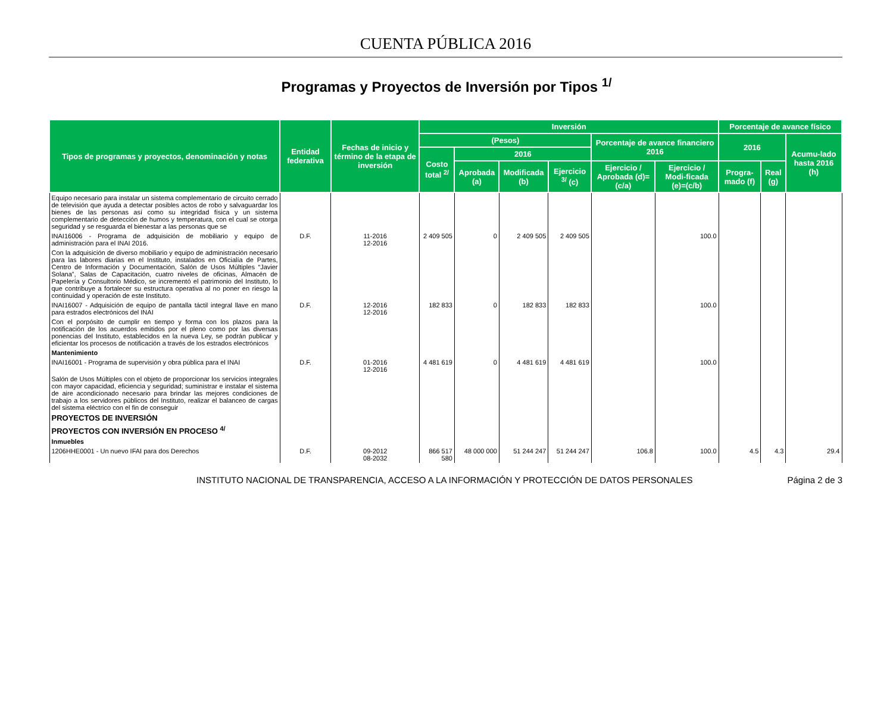CUENTA PÚBLICA 2016
Programas y Proyectos de Inversión por Tipos <sup>1/</sup>
| Tipos de programas y proyectos, denominación y notas | Entidad federativa | Fechas de inicio y término de la etapa de inversión | Inversión | | | | | | Porcentaje de avance físico | | |
| --- | --- | --- | --- | --- | --- | --- | --- | --- | --- | --- | --- |
| | | | (Pesos) | | | | Porcentaje de avance financiero 2016 | | 2016 | | Acumu-lado hasta 2016 (h) |
| | | | Costo total <sup>2/</sup> | 2016 | | | | | | | |
| | | | | Aprobada (a) | Modificada (b) | Ejercicio <sup>3/</sup> (c) | Ejercicio / Aprobada (d)=(c/a) | Ejercicio / Modi-ficada (e)=(c/b) | Progra-mado (f) | Real (g) | |
| Equipo necesario para instalar un sistema complementario de circuito cerrado de televisión que ayuda a detectar posibles actos de robo y salvaguardar los bienes de las personas así como su integridad física y un sistema complementario de detección de humos y temperatura, con el cual se otorga seguridad y se resguarda el bienestar a las personas que se | | | | | | | | | | | |
| INAI16006 - Programa de adquisición de mobiliario y equipo de administración para el INAI 2016. | D.F. | 11-2016 12-2016 | 2 409 505 | 0 | 2 409 505 | 2 409 505 | | 100.0 | | | |
| Con la adquisición de diverso mobiliario y equipo de administración necesario para las labores diarias en el Instituto, instalados en Oficialía de Partes, Centro de Información y Documentación, Salón de Usos Múltiples “Javier Solana”, Salas de Capacitación, cuatro niveles de oficinas, Almacén de Papelería y Consultorio Médico, se incrementó el patrimonio del Instituto, lo que contribuye a fortalecer su estructura operativa al no poner en riesgo la continuidad y operación de este Instituto. | | | | | | | | | | | |
| INAI16007 - Adquisición de equipo de pantalla táctil integral llave en mano para estrados electrónicos del INAI | D.F. | 12-2016 12-2016 | 182 833 | 0 | 182 833 | 182 833 | | 100.0 | | | |
| Con el porpósito de cumplir en tiempo y forma con los plazos para la notificación de los acuerdos emitidos por el pleno como por las diversas ponencias del Instituto, establecidos en la nueva Ley, se podrán publicar y eficientar los procesos de notificación a través de los estrados electrónicos | | | | | | | | | | | |
| Mantenimiento | | | | | | | | | | | |
| INAI16001 - Programa de supervisión y obra pública para el INAI | D.F. | 01-2016 12-2016 | 4 481 619 | 0 | 4 481 619 | 4 481 619 | | 100.0 | | | |
| Salón de Usos Múltiples con el objeto de proporcionar los servicios integrales con mayor capacidad, eficiencia y seguridad; suministrar e instalar el sistema de aire acondicionado necesario para brindar las mejores condiciones de trabajo a los servidores públicos del Instituto, realizar el balanceo de cargas del sistema eléctrico con el fin de conseguir | | | | | | | | | | | |
| PROYECTOS DE INVERSIÓN | | | | | | | | | | | |
| PROYECTOS CON INVERSIÓN EN PROCESO <sup>4/</sup> | | | | | | | | | | | |
| Inmuebles | | | | | | | | | | | |
| 1206HHE0001 - Un nuevo IFAI para dos Derechos | D.F. | 09-2012 08-2032 | 866 517 580 | 48 000 000 | 51 244 247 | 51 244 247 | 106.8 | 100.0 | 4.5 | 4.3 | 29.4 |
INSTITUTO NACIONAL DE TRANSPARENCIA, ACCESO A LA INFORMACIÓN Y PROTECCIÓN DE DATOS PERSONALES Página 2 de 3